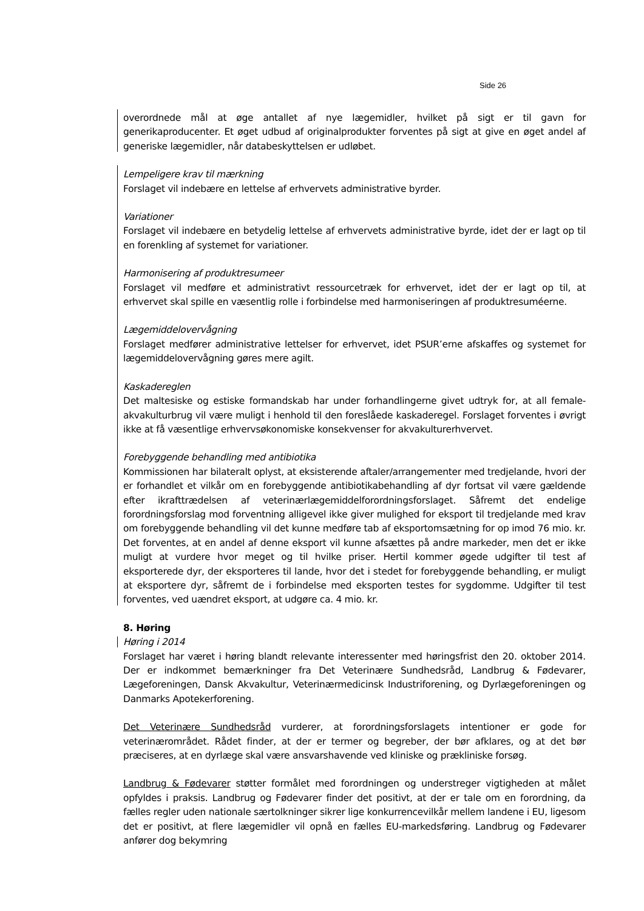Side 26
overordnede mål at øge antallet af nye lægemidler, hvilket på sigt er til gavn for generikaproducenter. Et øget udbud af originalprodukter forventes på sigt at give en øget andel af generiske lægemidler, når databeskyttelsen er udløbet.
Lempeligere krav til mærkning
Forslaget vil indebære en lettelse af erhvervets administrative byrder.
Variationer
Forslaget vil indebære en betydelig lettelse af erhvervets administrative byrde, idet der er lagt op til en forenkling af systemet for variationer.
Harmonisering af produktresumeer
Forslaget vil medføre et administrativt ressourcetræk for erhvervet, idet der er lagt op til, at erhvervet skal spille en væsentlig rolle i forbindelse med harmoniseringen af produktresuméerne.
Lægemiddelovervågning
Forslaget medfører administrative lettelser for erhvervet, idet PSUR’erne afskaffes og systemet for lægemiddelovervågning gøres mere agilt.
Kaskadereglen
Det maltesiske og estiske formandskab har under forhandlingerne givet udtryk for, at all female-akvakulturbrug vil være muligt i henhold til den foreslåede kaskaderegel. Forslaget forventes i øvrigt ikke at få væsentlige erhvervsøkonomiske konsekvenser for akvakulturerhvervet.
Forebyggende behandling med antibiotika
Kommissionen har bilateralt oplyst, at eksisterende aftaler/arrangementer med tredjelande, hvori der er forhandlet et vilkår om en forebyggende antibiotikabehandling af dyr fortsat vil være gældende efter ikrafttrædelsen af veterinærlægemiddelforordningsforslaget. Såfremt det endelige forordningsforslag mod forventning alligevel ikke giver mulighed for eksport til tredjelande med krav om forebyggende behandling vil det kunne medføre tab af eksportomsætning for op imod 76 mio. kr. Det forventes, at en andel af denne eksport vil kunne afsættes på andre markeder, men det er ikke muligt at vurdere hvor meget og til hvilke priser. Hertil kommer øgede udgifter til test af eksporterede dyr, der eksporteres til lande, hvor det i stedet for forebyggende behandling, er muligt at eksportere dyr, såfremt de i forbindelse med eksporten testes for sygdomme. Udgifter til test forventes, ved uændret eksport, at udgøre ca. 4 mio. kr.
8. Høring
Høring i 2014
Forslaget har været i høring blandt relevante interessenter med høringsfrist den 20. oktober 2014. Der er indkommet bemærkninger fra Det Veterinære Sundhedsråd, Landbrug & Fødevarer, Lægeforeningen, Dansk Akvakultur, Veterinærmedicinsk Industriforening, og Dyrlægeforeningen og Danmarks Apotekerforening.
Det Veterinære Sundhedsråd vurderer, at forordningsforslagets intentioner er gode for veterinærområdet. Rådet finder, at der er termer og begreber, der bør afklares, og at det bør præciseres, at en dyrlæge skal være ansvarshavende ved kliniske og prækliniske forsøg.
Landbrug & Fødevarer støtter formålet med forordningen og understreger vigtigheden at målet opfyldes i praksis. Landbrug og Fødevarer finder det positivt, at der er tale om en forordning, da fælles regler uden nationale særtolkninger sikrer lige konkurrencevilkår mellem landene i EU, ligesom det er positivt, at flere lægemidler vil opnå en fælles EU-markedsføring. Landbrug og Fødevarer anfører dog bekymring